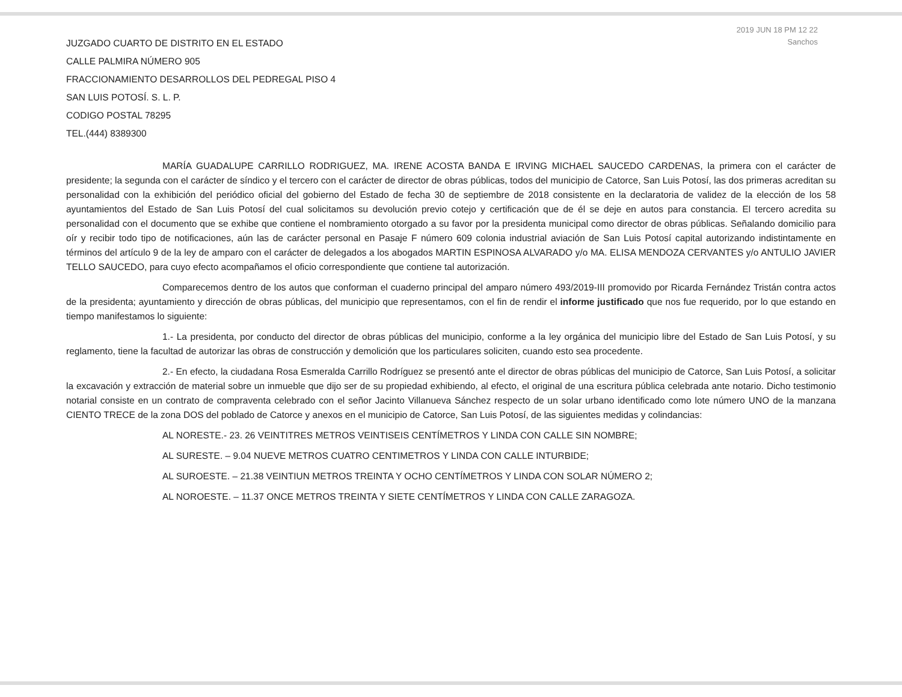2019 JUN 18 PM 12 22
Sanchos
JUZGADO CUARTO DE DISTRITO EN EL ESTADO
CALLE PALMIRA NÚMERO 905
FRACCIONAMIENTO DESARROLLOS DEL PEDREGAL PISO 4
SAN LUIS POTOSÍ. S. L. P.
CODIGO POSTAL 78295
TEL.(444) 8389300
MARÍA GUADALUPE CARRILLO RODRIGUEZ, MA. IRENE ACOSTA BANDA E IRVING MICHAEL SAUCEDO CARDENAS, la primera con el carácter de presidente; la segunda con el carácter de síndico y el tercero con el carácter de director de obras públicas, todos del municipio de Catorce, San Luis Potosí, las dos primeras acreditan su personalidad con la exhibición del periódico oficial del gobierno del Estado de fecha 30 de septiembre de 2018 consistente en la declaratoria de validez de la elección de los 58 ayuntamientos del Estado de San Luis Potosí del cual solicitamos su devolución previo cotejo y certificación que de él se deje en autos para constancia. El tercero acredita su personalidad con el documento que se exhibe que contiene el nombramiento otorgado a su favor por la presidenta municipal como director de obras públicas. Señalando domicilio para oír y recibir todo tipo de notificaciones, aún las de carácter personal en Pasaje F número 609 colonia industrial aviación de San Luis Potosí capital autorizando indistintamente en términos del artículo 9 de la ley de amparo con el carácter de delegados a los abogados MARTIN ESPINOSA ALVARADO y/o MA. ELISA MENDOZA CERVANTES y/o ANTULIO JAVIER TELLO SAUCEDO, para cuyo efecto acompañamos el oficio correspondiente que contiene tal autorización.
Comparecemos dentro de los autos que conforman el cuaderno principal del amparo número 493/2019-III promovido por Ricarda Fernández Tristán contra actos de la presidenta; ayuntamiento y dirección de obras públicas, del municipio que representamos, con el fin de rendir el informe justificado que nos fue requerido, por lo que estando en tiempo manifestamos lo siguiente:
1.- La presidenta, por conducto del director de obras públicas del municipio, conforme a la ley orgánica del municipio libre del Estado de San Luis Potosí, y su reglamento, tiene la facultad de autorizar las obras de construcción y demolición que los particulares soliciten, cuando esto sea procedente.
2.- En efecto, la ciudadana Rosa Esmeralda Carrillo Rodríguez se presentó ante el director de obras públicas del municipio de Catorce, San Luis Potosí, a solicitar la excavación y extracción de material sobre un inmueble que dijo ser de su propiedad exhibiendo, al efecto, el original de una escritura pública celebrada ante notario. Dicho testimonio notarial consiste en un contrato de compraventa celebrado con el señor Jacinto Villanueva Sánchez respecto de un solar urbano identificado como lote número UNO de la manzana CIENTO TRECE de la zona DOS del poblado de Catorce y anexos en el municipio de Catorce, San Luis Potosí, de las siguientes medidas y colindancias:
AL NORESTE.- 23. 26 VEINTITRES METROS VEINTISEIS CENTÍMETROS Y LINDA CON CALLE SIN NOMBRE;
AL SURESTE. – 9.04 NUEVE METROS CUATRO CENTIMETROS Y LINDA CON CALLE INTURBIDE;
AL SUROESTE. – 21.38 VEINTIUN METROS TREINTA Y OCHO CENTÍMETROS Y LINDA CON SOLAR NÚMERO 2;
AL NOROESTE. – 11.37 ONCE METROS TREINTA Y SIETE CENTÍMETROS Y LINDA CON CALLE ZARAGOZA.